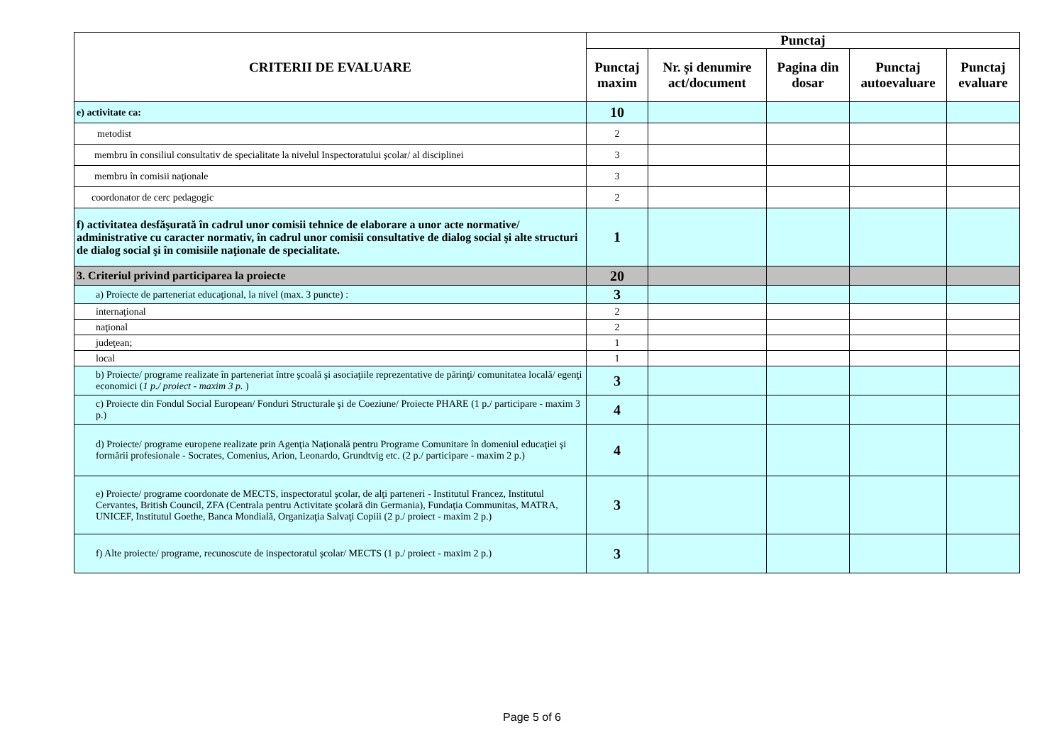| CRITERII DE EVALUARE | Punctaj | | | | |
| --- | --- | --- | --- | --- | --- |
| | Punctaj maxim | Nr. și denumire act/document | Pagina din dosar | Punctaj autoevaluare | Punctaj evaluare |
| e) activitate ca: | 10 | | | | |
| metodist | 2 | | | | |
| membru în consiliul consultativ de specialitate la nivelul Inspectoratului şcolar/ al disciplinei | 3 | | | | |
| membru în comisii naţionale | 3 | | | | |
| coordonator de cerc pedagogic | 2 | | | | |
| f) activitatea desfăşurată în cadrul unor comisii tehnice de elaborare a unor acte normative/ administrative cu caracter normativ, în cadrul unor comisii consultative de dialog social şi alte structuri de dialog social şi în comisiile naţionale de specialitate. | 1 | | | | |
| 3. Criteriul privind participarea la proiecte | 20 | | | | |
| a) Proiecte de parteneriat educaţional, la nivel (max. 3 puncte) : | 3 | | | | |
| internaţional | 2 | | | | |
| naţional | 2 | | | | |
| judeţean; | 1 | | | | |
| local | 1 | | | | |
| b) Proiecte/ programe realizate în parteneriat între şcoală şi asociaţiile reprezentative de părinţi/ comunitatea locală/ egenţi economici ( 1 p./ proiect - maxim 3 p. ) | 3 | | | | |
| c) Proiecte din Fondul Social European/ Fonduri Structurale şi de Coeziune/ Proiecte PHARE (1 p./ participare - maxim 3 p.) | 4 | | | | |
| d) Proiecte/ programe europene realizate prin Agenţia Naţională pentru Programe Comunitare în domeniul educaţiei şi formării profesionale - Socrates, Comenius, Arion, Leonardo, Grundtvig etc. (2 p./ participare - maxim 2 p.) | 4 | | | | |
| e) Proiecte/ programe coordonate de MECTS, inspectoratul şcolar, de alţi parteneri - Institutul Francez, Institutul Cervantes, British Council, ZFA (Centrala pentru Activitate şcolară din Germania), Fundaţia Communitas, MATRA, UNICEF, Institutul Goethe, Banca Mondială, Organizaţia Salvaţi Copiii (2 p./ proiect - maxim 2 p.) | 3 | | | | |
| f) Alte proiecte/ programe, recunoscute de inspectoratul şcolar/ MECTS (1 p./ proiect - maxim 2 p.) | 3 | | | | |
Page 5 of 6